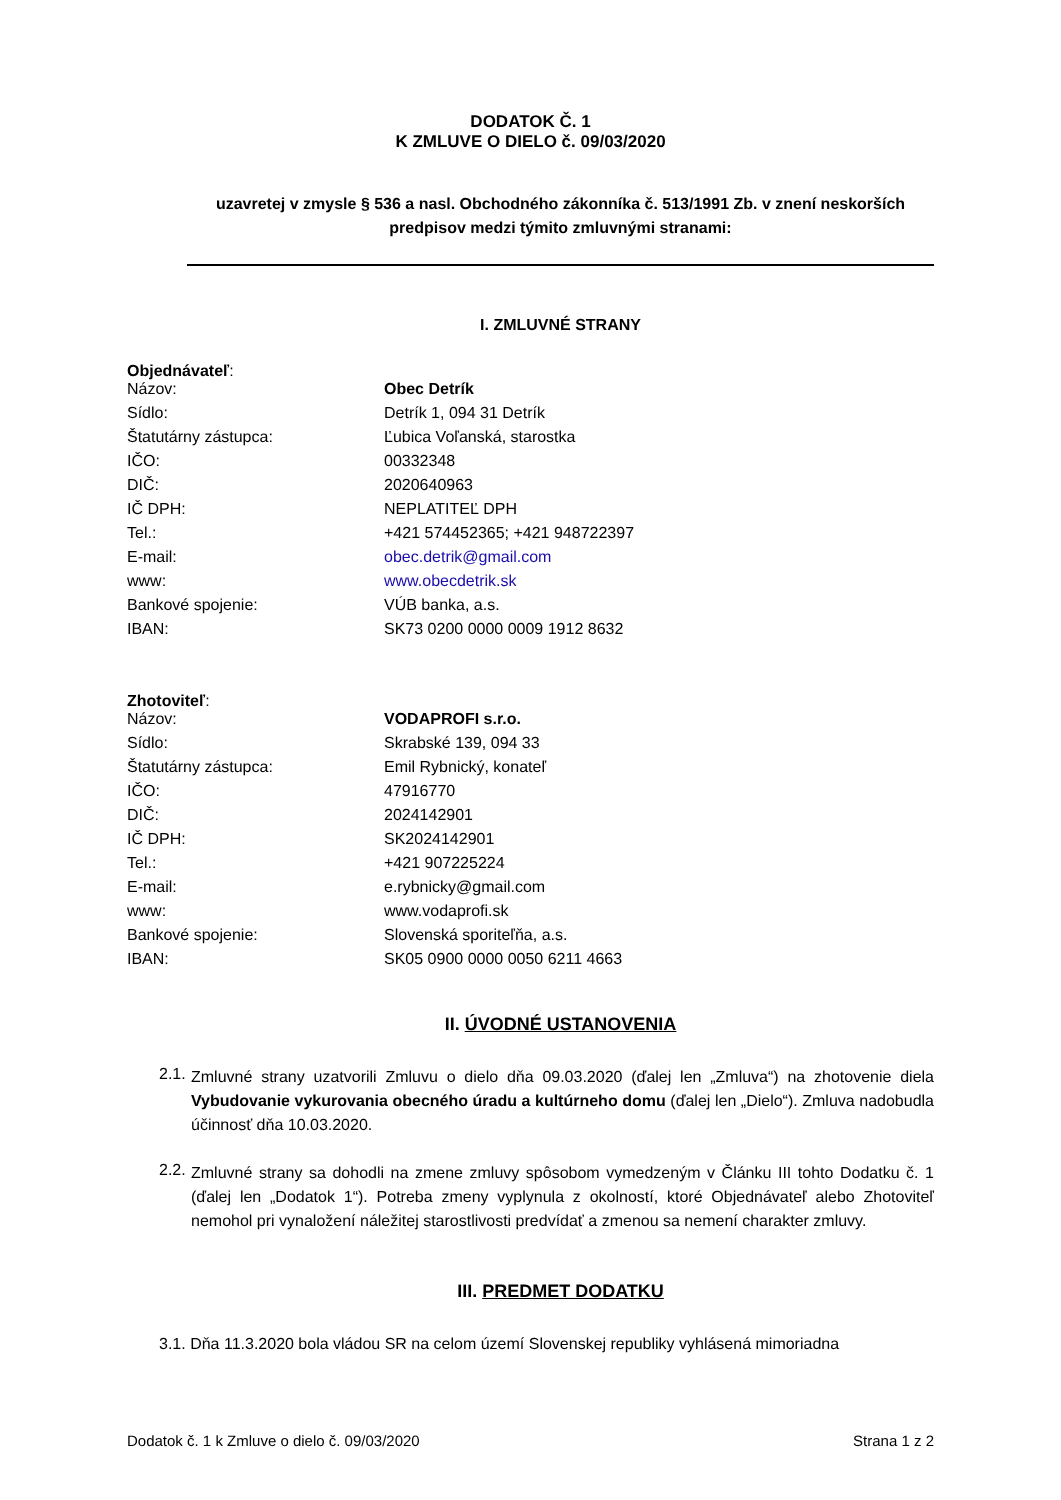DODATOK Č. 1
K ZMLUVE O DIELO č. 09/03/2020
uzavretej v zmysle § 536 a nasl. Obchodného zákonníka č. 513/1991 Zb. v znení neskorších predpisov medzi týmito zmluvnými stranami:
I. ZMLUVNÉ STRANY
Objednávateľ:
| Názov: | Obec Detrík |
| Sídlo: | Detrík 1, 094 31 Detrík |
| Štatutárny zástupca: | Ľubica Voľanská, starostka |
| IČO: | 00332348 |
| DIČ: | 2020640963 |
| IČ DPH: | NEPLATITEĽ DPH |
| Tel.: | +421 574452365; +421 948722397 |
| E-mail: | obec.detrik@gmail.com |
| www: | www.obecdetrik.sk |
| Bankové spojenie: | VÚB banka, a.s. |
| IBAN: | SK73 0200 0000 0009 1912 8632 |
Zhotoviteľ:
| Názov: | VODAPROFI s.r.o. |
| Sídlo: | Skrabské 139, 094 33 |
| Štatutárny zástupca: | Emil Rybnický, konateľ |
| IČO: | 47916770 |
| DIČ: | 2024142901 |
| IČ DPH: | SK2024142901 |
| Tel.: | +421 907225224 |
| E-mail: | e.rybnicky@gmail.com |
| www: | www.vodaprofi.sk |
| Bankové spojenie: | Slovenská sporiteľňa, a.s. |
| IBAN: | SK05 0900 0000 0050 6211 4663 |
II. ÚVODNÉ USTANOVENIA
2.1.
Zmluvné strany uzatvorili Zmluvu o dielo dňa 09.03.2020 (ďalej len „Zmluva“) na zhotovenie diela Vybudovanie vykurovania obecného úradu a kultúrneho domu (ďalej len „Dielo“). Zmluva nadobudla účinnosť dňa 10.03.2020.
2.2.
Zmluvné strany sa dohodli na zmene zmluvy spôsobom vymedzeným v Článku III tohto Dodatku č. 1 (ďalej len „Dodatok 1“). Potreba zmeny vyplynula z okolností, ktoré Objednávateľ alebo Zhotoviteľ nemohol pri vynaložení náležitej starostlivosti predvídať a zmenou sa nemení charakter zmluvy.
III. PREDMET DODATKU
3.1. Dňa 11.3.2020 bola vládou SR na celom území Slovenskej republiky vyhlásená mimoriadna
Dodatok č. 1 k Zmluve o dielo č. 09/03/2020 Strana 1 z 2